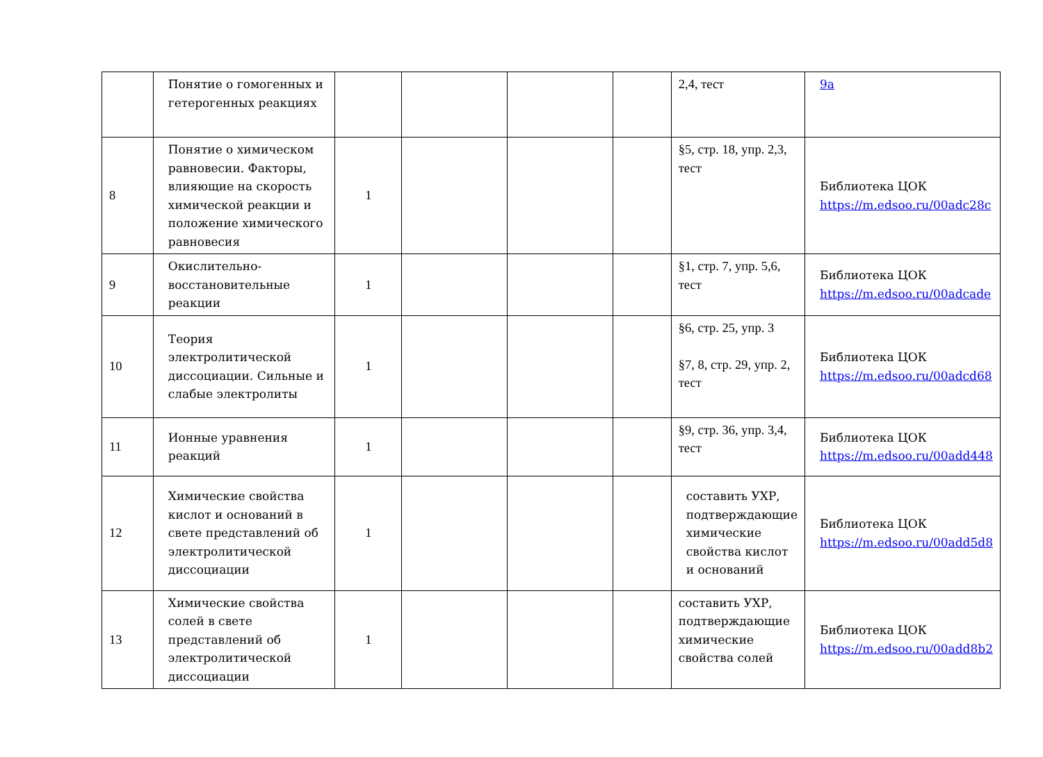| | Понятие о гомогенных и гетерогенных реакциях | | | | | 2,4, тест | 9a |
| 8 | Понятие о химическом равновесии. Факторы, влияющие на скорость химической реакции и положение химического равновесия | 1 | | | | §5, стр. 18, упр. 2,3, тест | Библиотека ЦОК https://m.edsoo.ru/00adc28c |
| 9 | Окислительно-восстановительные реакции | 1 | | | | §1, стр. 7, упр. 5,6, тест | Библиотека ЦОК https://m.edsoo.ru/00adcade |
| 10 | Теория электролитической диссоциации. Сильные и слабые электролиты | 1 | | | | §6, стр. 25, упр. 3 §7, 8, стр. 29, упр. 2, тест | Библиотека ЦОК https://m.edsoo.ru/00adcd68 |
| 11 | Ионные уравнения реакций | 1 | | | | §9, стр. 36, упр. 3,4, тест | Библиотека ЦОК https://m.edsoo.ru/00add448 |
| 12 | Химические свойства кислот и оснований в свете представлений об электролитической диссоциации | 1 | | | | составить УХР, подтверждающие химические свойства кислот и оснований | Библиотека ЦОК https://m.edsoo.ru/00add5d8 |
| 13 | Химические свойства солей в свете представлений об электролитической диссоциации | 1 | | | | составить УХР, подтверждающие химические свойства солей | Библиотека ЦОК https://m.edsoo.ru/00add8b2 |